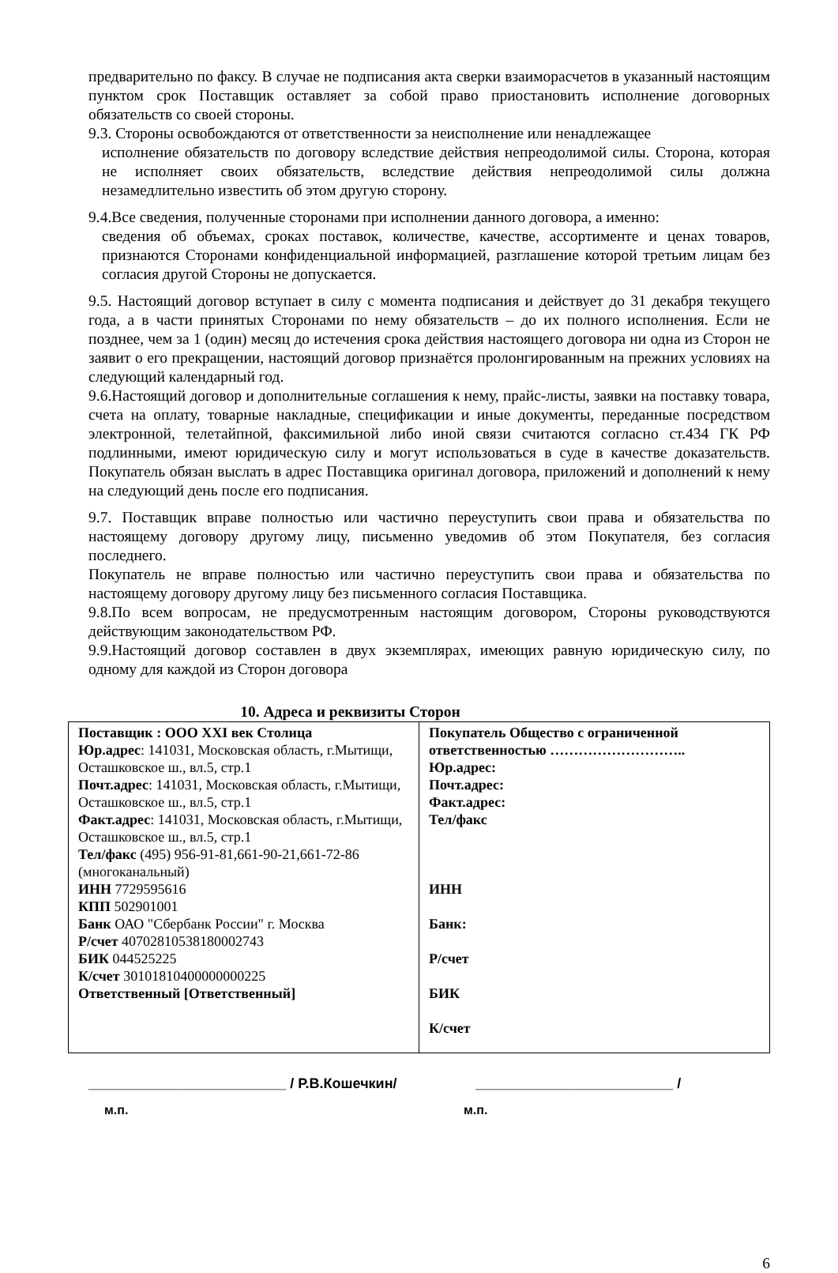предварительно по факсу. В случае не подписания акта сверки взаиморасчетов в указанный настоящим пунктом срок Поставщик оставляет за собой право приостановить исполнение договорных обязательств со своей стороны.
9.3. Стороны освобождаются от ответственности за неисполнение или ненадлежащее
исполнение обязательств по договору вследствие действия непреодолимой силы. Сторона, которая не исполняет своих обязательств, вследствие действия непреодолимой силы должна незамедлительно известить об этом другую сторону.
9.4.Все сведения, полученные сторонами при исполнении данного договора, а именно:
сведения об объемах, сроках поставок, количестве, качестве, ассортименте и ценах товаров, признаются Сторонами конфиденциальной информацией, разглашение которой третьим лицам без согласия другой Стороны не допускается.
9.5. Настоящий договор вступает в силу с момента подписания и действует до 31 декабря текущего года, а в части принятых Сторонами по нему обязательств – до их полного исполнения. Если не позднее, чем за 1 (один) месяц до истечения срока действия настоящего договора ни одна из Сторон не заявит о его прекращении, настоящий договор признаётся пролонгированным на прежних условиях на следующий календарный год.
9.6.Настоящий договор и дополнительные соглашения к нему, прайс-листы, заявки на поставку товара, счета на оплату, товарные накладные, спецификации и иные документы, переданные посредством электронной, телетайпной, факсимильной либо иной связи считаются согласно ст.434 ГК РФ подлинными, имеют юридическую силу и могут использоваться в суде в качестве доказательств. Покупатель обязан выслать в адрес Поставщика оригинал договора, приложений и дополнений к нему на следующий день после его подписания.
9.7. Поставщик вправе полностью или частично переуступить свои права и обязательства по настоящему договору другому лицу, письменно уведомив об этом Покупателя, без согласия последнего.
Покупатель не вправе полностью или частично переуступить свои права и обязательства по настоящему договору другому лицу без письменного согласия Поставщика.
9.8.По всем вопросам, не предусмотренным настоящим договором, Стороны руководствуются действующим законодательством РФ.
9.9.Настоящий договор составлен в двух экземплярах, имеющих равную юридическую силу, по одному для каждой из Сторон договора
10. Адреса и реквизиты Сторон
| Поставщик : ООО XXI век Столица Юр.адрес : 141031, Московская область, г.Мытищи, Осташковское ш., вл.5, стр.1 Почт.адрес : 141031, Московская область, г.Мытищи, Осташковское ш., вл.5, стр.1 Факт.адрес : 141031, Московская область, г.Мытищи, Осташковское ш., вл.5, стр.1 Тел/факс (495) 956-91-81,661-90-21,661-72-86 (многоканальный) ИНН 7729595616 КПП 502901001 Банк ОАО "Сбербанк России" г. Москва Р/счет 40702810538180002743 БИК 044525225 К/счет 30101810400000000225 Ответственный [Ответственный] | Покупатель Общество с ограниченной ответственностью ……………………….. Юр.адрес: Почт.адрес: Факт.адрес: Тел/факс ИНН Банк: Р/счет БИК К/счет |
_________________________ / Р.В.Кошечкин/ _________________________ /
м.п. м.п.
6